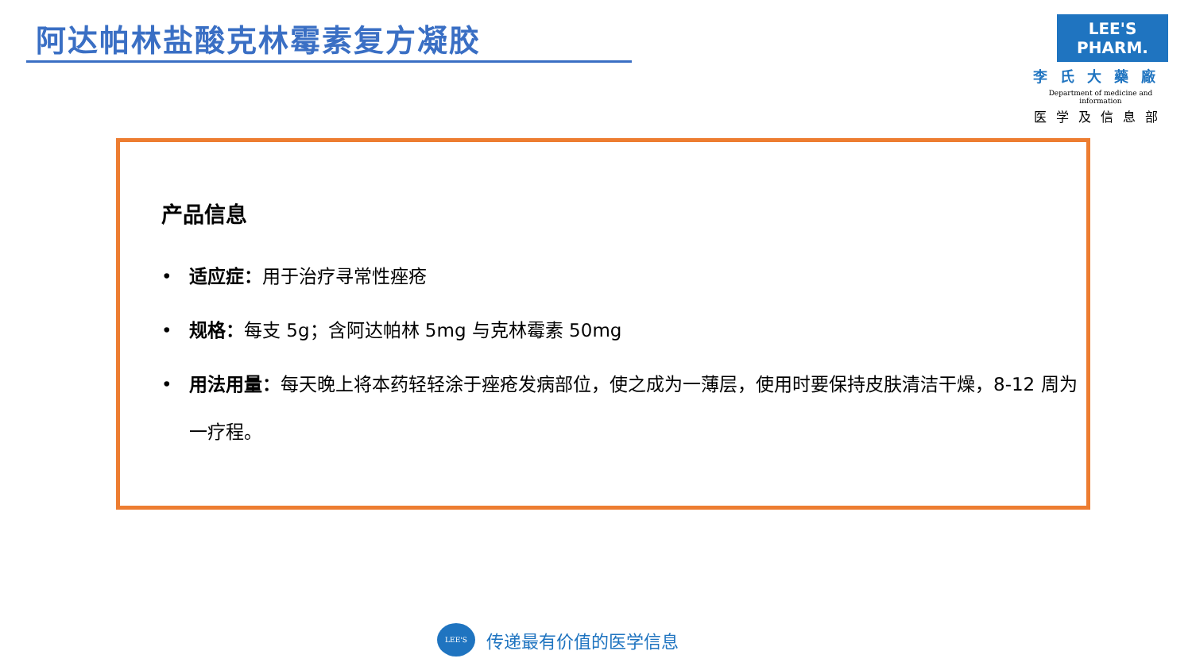阿达帕林盐酸克林霉素复方凝胶
LEE'S PHARM.
李氏大藥廠
Department of medicine and information
医学及信息部
产品信息
• 适应症：用于治疗寻常性痤疮
• 规格：每支 5g；含阿达帕林 5mg 与克林霉素 50mg
• 用法用量：每天晚上将本药轻轻涂于痤疮发病部位，使之成为一薄层，使用时要保持皮肤清洁干燥，8-12 周为一疗程。
LEE'S
传递最有价值的医学信息